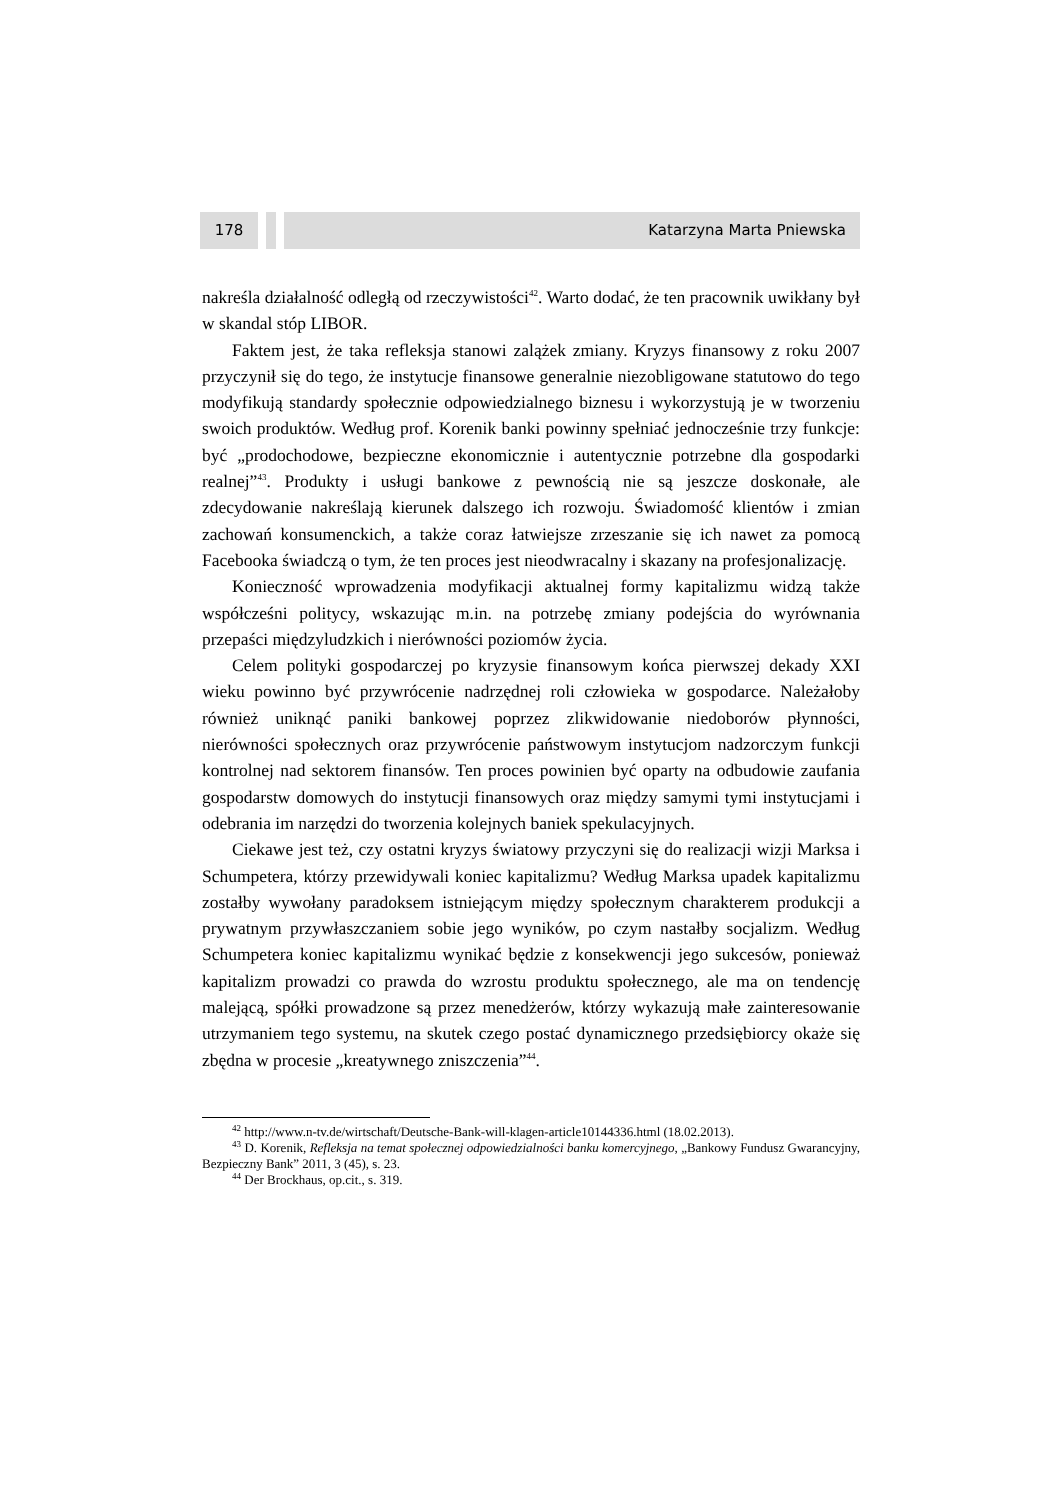178 Katarzyna Marta Pniewska
nakreśla działalność odległą od rzeczywistości<sup>42</sup>. Warto dodać, że ten pracownik uwikłany był w skandal stóp LIBOR.
Faktem jest, że taka refleksja stanowi zalążek zmiany. Kryzys finansowy z roku 2007 przyczynił się do tego, że instytucje finansowe generalnie niezobligowane statutowo do tego modyfikują standardy społecznie odpowiedzialnego biznesu i wykorzystują je w tworzeniu swoich produktów. Według prof. Korenik banki powinny spełniać jednocześnie trzy funkcje: być „prodochodowe, bezpieczne ekonomicznie i autentycznie potrzebne dla gospodarki realnej”<sup>43</sup>. Produkty i usługi bankowe z pewnością nie są jeszcze doskonałe, ale zdecydowanie nakreślają kierunek dalszego ich rozwoju. Świadomość klientów i zmian zachowań konsumenckich, a także coraz łatwiejsze zrzeszanie się ich nawet za pomocą Facebooka świadczą o tym, że ten proces jest nieodwracalny i skazany na profesjonalizację.
Konieczność wprowadzenia modyfikacji aktualnej formy kapitalizmu widzą także współcześni politycy, wskazując m.in. na potrzebę zmiany podejścia do wyrównania przepaści międzyludzkich i nierówności poziomów życia.
Celem polityki gospodarczej po kryzysie finansowym końca pierwszej dekady XXI wieku powinno być przywrócenie nadrzędnej roli człowieka w gospodarce. Należałoby również uniknąć paniki bankowej poprzez zlikwidowanie niedoborów płynności, nierówności społecznych oraz przywrócenie państwowym instytucjom nadzorczym funkcji kontrolnej nad sektorem finansów. Ten proces powinien być oparty na odbudowie zaufania gospodarstw domowych do instytucji finansowych oraz między samymi tymi instytucjami i odebrania im narzędzi do tworzenia kolejnych baniek spekulacyjnych.
Ciekawe jest też, czy ostatni kryzys światowy przyczyni się do realizacji wizji Marksa i Schumpetera, którzy przewidywali koniec kapitalizmu? Według Marksa upadek kapitalizmu zostałby wywołany paradoksem istniejącym między społecznym charakterem produkcji a prywatnym przywłaszczaniem sobie jego wyników, po czym nastałby socjalizm. Według Schumpetera koniec kapitalizmu wynikać będzie z konsekwencji jego sukcesów, ponieważ kapitalizm prowadzi co prawda do wzrostu produktu społecznego, ale ma on tendencję malejącą, spółki prowadzone są przez menedżerów, którzy wykazują małe zainteresowanie utrzymaniem tego systemu, na skutek czego postać dynamicznego przedsiębiorcy okaże się zbędna w procesie „kreatywnego zniszczenia”<sup>44</sup>.
<sup>42</sup> http://www.n-tv.de/wirtschaft/Deutsche-Bank-will-klagen-article10144336.html (18.02.2013).
<sup>43</sup> D. Korenik, Refleksja na temat społecznej odpowiedzialności banku komercyjnego, „Bankowy Fundusz Gwarancyjny, Bezpieczny Bank” 2011, 3 (45), s. 23.
<sup>44</sup> Der Brockhaus, op.cit., s. 319.